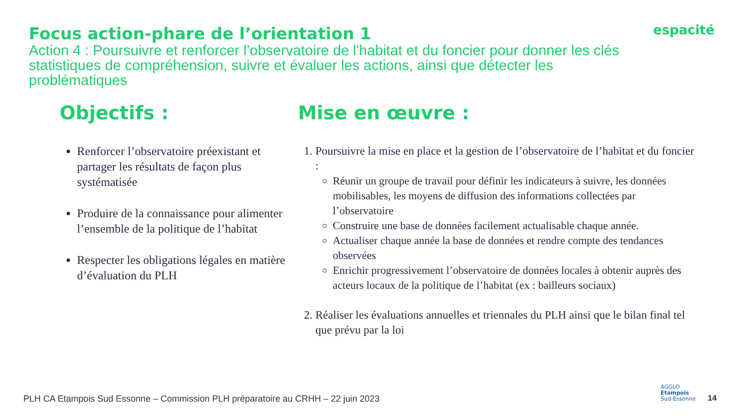Focus action-phare de l’orientation 1
Action 4 : Poursuivre et renforcer l’observatoire de l'habitat et du foncier pour donner les clés statistiques de compréhension, suivre et évaluer les actions, ainsi que détecter les problématiques
espacité
Objectifs :
Renforcer l’observatoire préexistant et partager les résultats de façon plus systématisée
Produire de la connaissance pour alimenter l’ensemble de la politique de l’habitat
Respecter les obligations légales en matière d’évaluation du PLH
Mise en œuvre :
1. Poursuivre la mise en place et la gestion de l’observatoire de l’habitat et du foncier :
Réunir un groupe de travail pour définir les indicateurs à suivre, les données mobilisables, les moyens de diffusion des informations collectées par l’observatoire
Construire une base de données facilement actualisable chaque année.
Actualiser chaque année la base de données et rendre compte des tendances observées
Enrichir progressivement l’observatoire de données locales à obtenir auprès des acteurs locaux de la politique de l’habitat (ex : bailleurs sociaux)
2. Réaliser les évaluations annuelles et triennales du PLH ainsi que le bilan final tel que prévu par la loi
PLH CA Etampois Sud Essonne – Commission PLH préparatoire au CRHH – 22 juin 2023
AGGLO
Etampois
Sud-Essonne
14